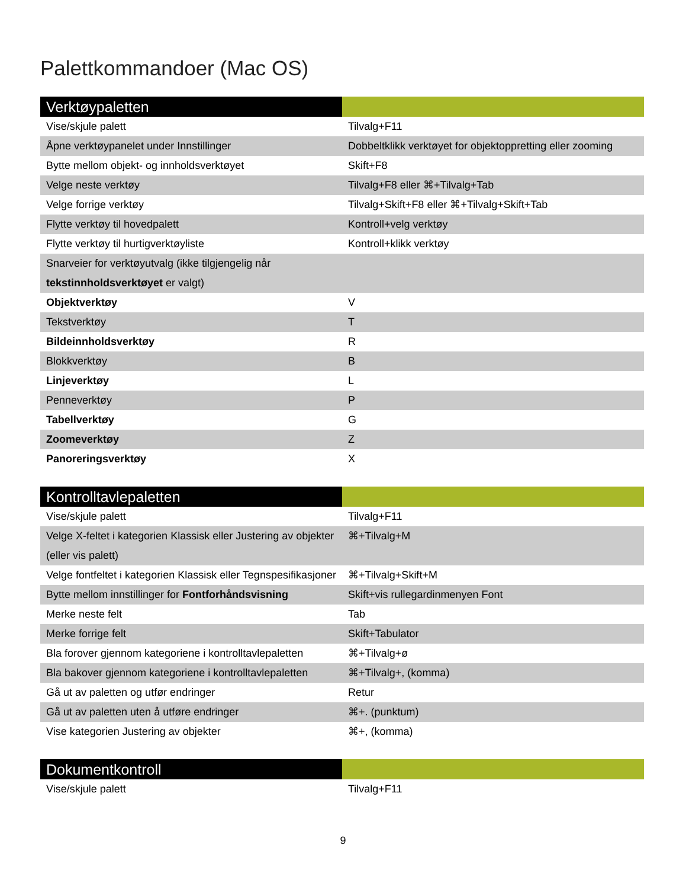Palettkommandoer (Mac OS)
| Verktøypaletten | |
| --- | --- |
| Vise/skjule palett | Tilvalg+F11 |
| Åpne verktøypanelet under Innstillinger | Dobbeltklikk verktøyet for objektoppretting eller zooming |
| Bytte mellom objekt- og innholdsverktøyet | Skift+F8 |
| Velge neste verktøy | Tilvalg+F8 eller ⌘+Tilvalg+Tab |
| Velge forrige verktøy | Tilvalg+Skift+F8 eller ⌘+Tilvalg+Skift+Tab |
| Flytte verktøy til hovedpalett | Kontroll+velg verktøy |
| Flytte verktøy til hurtigverktøyliste | Kontroll+klikk verktøy |
| Snarveier for verktøyutvalg (ikke tilgjengelig når tekstinnholdsverktøyet er valgt) | |
| Objektverktøy | V |
| Tekstverktøy | T |
| Bildeinnholdsverktøy | R |
| Blokkverktøy | B |
| Linjeverktøy | L |
| Penneverktøy | P |
| Tabellverktøy | G |
| Zoomeverktøy | Z |
| Panoreringsverktøy | X |
| Kontrolltavlepaletten | |
| --- | --- |
| Vise/skjule palett | Tilvalg+F11 |
| Velge X-feltet i kategorien Klassisk eller Justering av objekter (eller vis palett) | ⌘+Tilvalg+M |
| Velge fontfeltet i kategorien Klassisk eller Tegnspesifikasjoner | ⌘+Tilvalg+Skift+M |
| Bytte mellom innstillinger for Fontforhåndsvisning | Skift+vis rullegardinmenyen Font |
| Merke neste felt | Tab |
| Merke forrige felt | Skift+Tabulator |
| Bla forover gjennom kategoriene i kontrolltavlepaletten | ⌘+Tilvalg+ø |
| Bla bakover gjennom kategoriene i kontrolltavlepaletten | ⌘+Tilvalg+, (komma) |
| Gå ut av paletten og utfør endringer | Retur |
| Gå ut av paletten uten å utføre endringer | ⌘+. (punktum) |
| Vise kategorien Justering av objekter | ⌘+, (komma) |
| Dokumentkontroll | |
| --- | --- |
| Vise/skjule palett | Tilvalg+F11 |
9